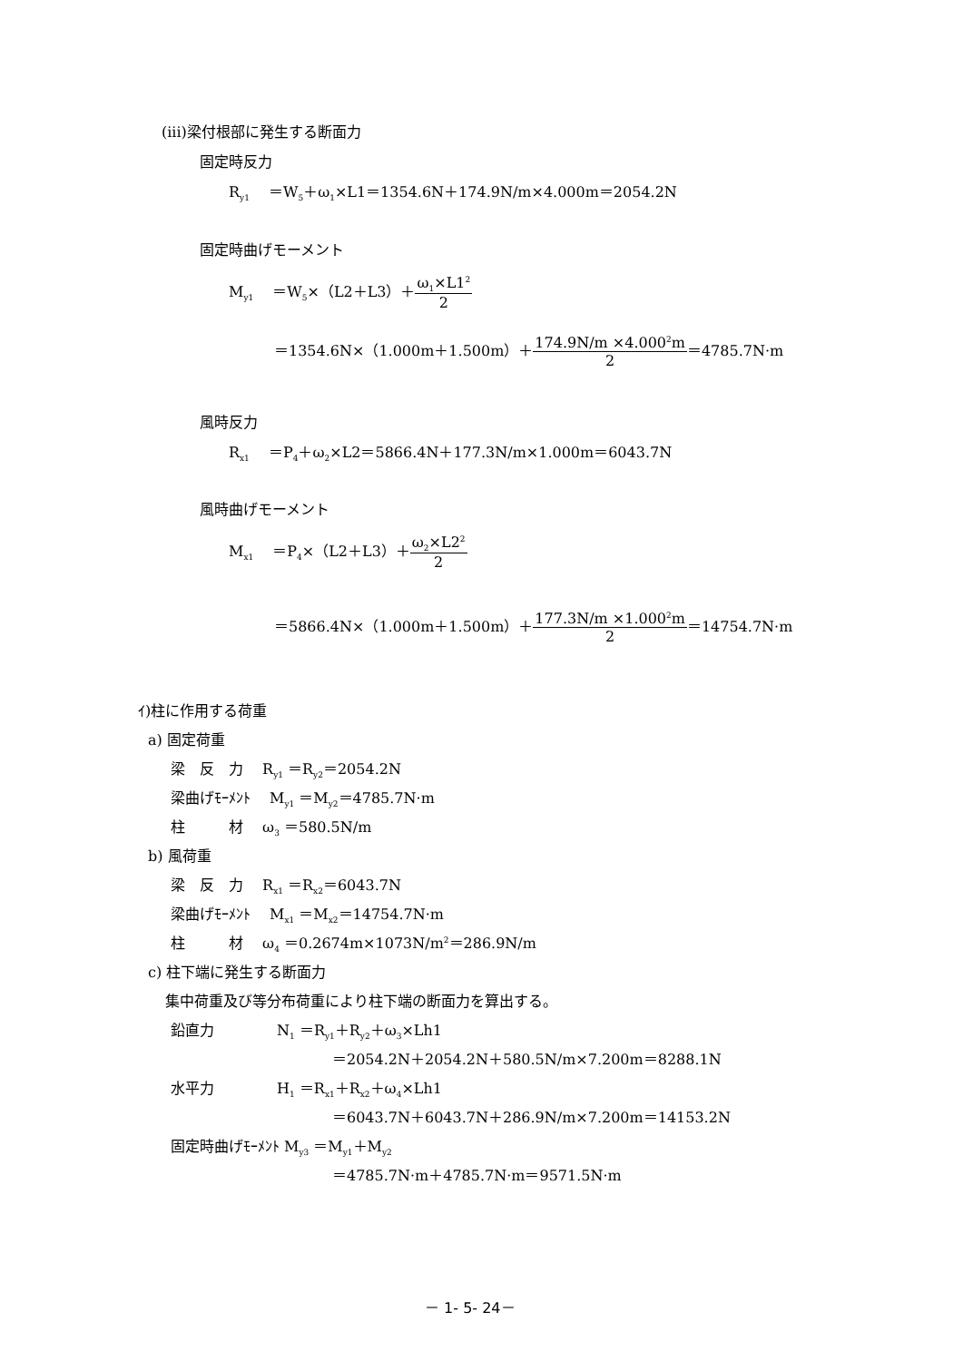(iii)梁付根部に発生する断面力
固定時反力
R<sub>y1</sub>　 ＝W<sub>5</sub>＋ω<sub>1</sub>×L1＝1354.6N＋174.9N/m×4.000m＝2054.2N
固定時曲げモーメント
M<sub>y1</sub>　 ＝W<sub>5</sub>×（L2＋L3）＋ω<sub>1</sub>×L1<sup>2</sup> 2
＝1354.6N×（1.000m＋1.500m）＋174.9N/m ×4.000<sup>2</sup>m 2＝4785.7N·m
風時反力
R<sub>x1</sub>　 ＝P<sub>4</sub>＋ω<sub>2</sub>×L2＝5866.4N＋177.3N/m×1.000m＝6043.7N
風時曲げモーメント
M<sub>x1</sub>　 ＝P<sub>4</sub>×（L2＋L3）＋ω<sub>2</sub>×L2<sup>2</sup> 2
＝5866.4N×（1.000m＋1.500m）＋177.3N/m ×1.000<sup>2</sup>m 2＝14754.7N·m
ｲ)柱に作用する荷重
a) 固定荷重
梁　反　力　 R<sub>y1</sub> ＝R<sub>y2</sub>＝2054.2N
梁曲げﾓｰﾒﾝﾄ　 M<sub>y1</sub> ＝M<sub>y2</sub>＝4785.7N·m
柱　　　材　 ω<sub>3</sub> ＝580.5N/m
b) 風荷重
梁　反　力　 R<sub>x1</sub> ＝R<sub>x2</sub>＝6043.7N
梁曲げﾓｰﾒﾝﾄ　 M<sub>x1</sub> ＝M<sub>x2</sub>＝14754.7N·m
柱　　　材　 ω<sub>4</sub> ＝0.2674m×1073N/m<sup>2</sup>＝286.9N/m
c) 柱下端に発生する断面力
集中荷重及び等分布荷重により柱下端の断面力を算出する。
鉛直力　　　　 N<sub>1</sub> ＝R<sub>y1</sub>＋R<sub>y2</sub>＋ω<sub>3</sub>×Lh1
＝2054.2N＋2054.2N＋580.5N/m×7.200m＝8288.1N
水平力　　　　 H<sub>1</sub> ＝R<sub>x1</sub>＋R<sub>x2</sub>＋ω<sub>4</sub>×Lh1
＝6043.7N＋6043.7N＋286.9N/m×7.200m＝14153.2N
固定時曲げﾓｰﾒﾝﾄ M<sub>y3</sub> ＝M<sub>y1</sub>＋M<sub>y2</sub>
＝4785.7N·m＋4785.7N·m＝9571.5N·m
－ 1- 5- 24－